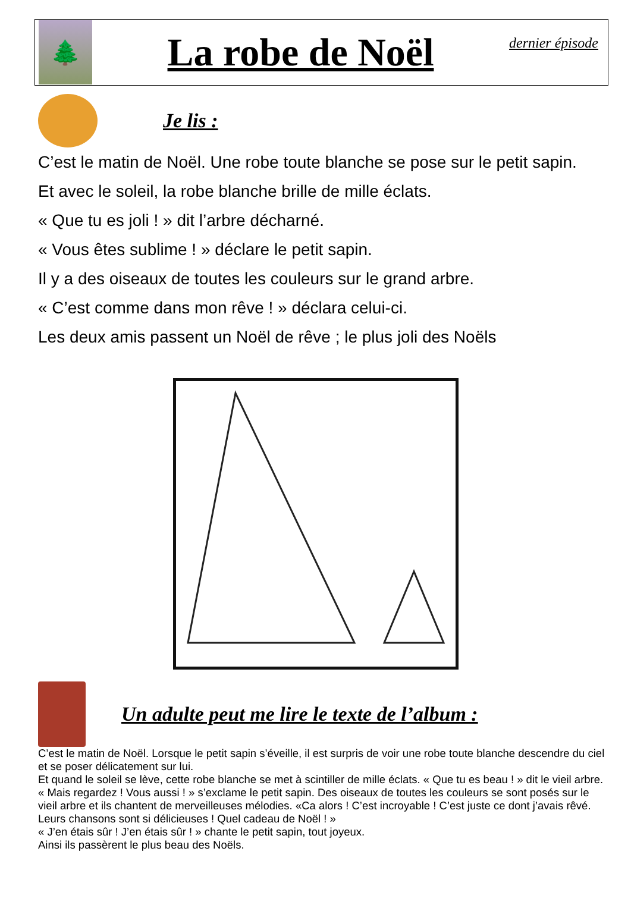🌲
La robe de Noël
dernier épisode
Je lis :
C’est le matin de Noël. Une robe toute blanche se pose sur le petit sapin.
Et avec le soleil, la robe blanche brille de mille éclats.
« Que tu es joli ! » dit l’arbre décharné.
« Vous êtes sublime ! » déclare le petit sapin.
Il y a des oiseaux de toutes les couleurs sur le grand arbre.
« C’est comme dans mon rêve ! » déclara celui-ci.
Les deux amis passent un Noël de rêve ; le plus joli des Noëls
Un adulte peut me lire le texte de l’album :
C’est le matin de Noël. Lorsque le petit sapin s’éveille, il est surpris de voir une robe toute blanche descendre du ciel et se poser délicatement sur lui.
Et quand le soleil se lève, cette robe blanche se met à scintiller de mille éclats. « Que tu es beau ! » dit le vieil arbre.
« Mais regardez ! Vous aussi ! » s’exclame le petit sapin. Des oiseaux de toutes les couleurs se sont posés sur le vieil arbre et ils chantent de merveilleuses mélodies. «Ca alors ! C’est incroyable ! C’est juste ce dont j’avais rêvé. Leurs chansons sont si délicieuses ! Quel cadeau de Noël ! »
« J’en étais sûr ! J’en étais sûr ! » chante le petit sapin, tout joyeux.
Ainsi ils passèrent le plus beau des Noëls.